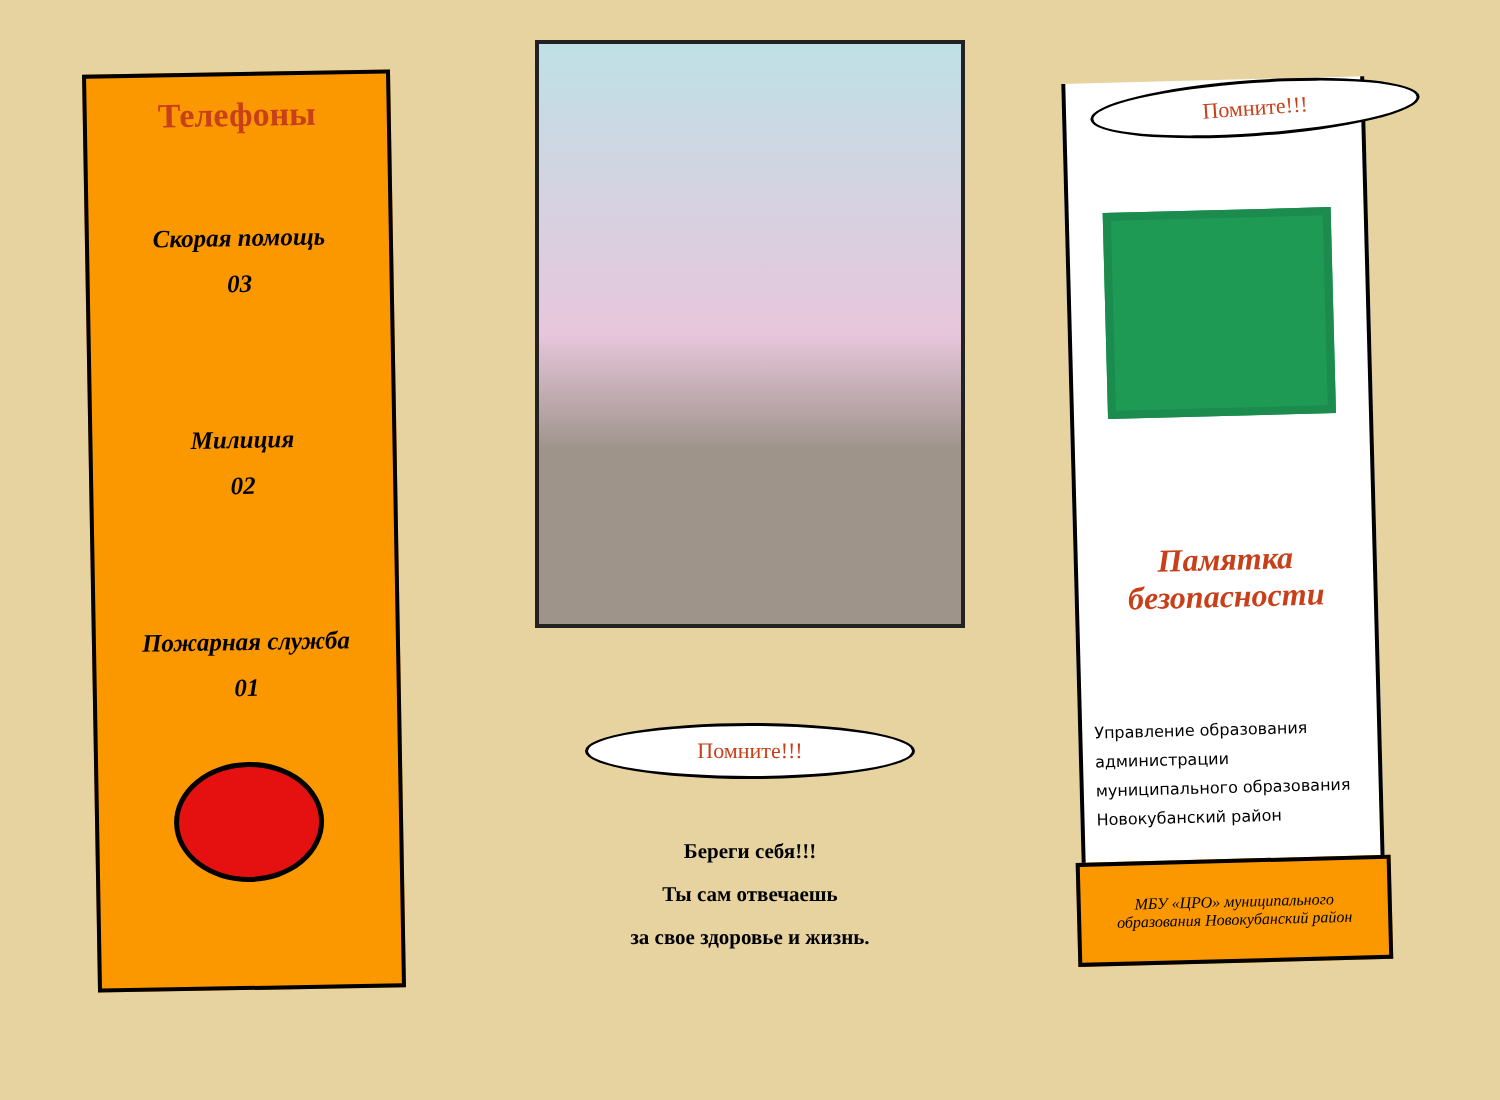Телефоны
Скорая помощь
03
Милиция
02
Пожарная служба
01
Помните!!!
Береги себя!!!
Ты сам отвечаешь
за свое здоровье и жизнь.
Памятка
безопасности
Управление образования администрации муниципального образования Новокубанский район
МБУ «ЦРО» муниципального образования Новокубанский район
Помните!!!